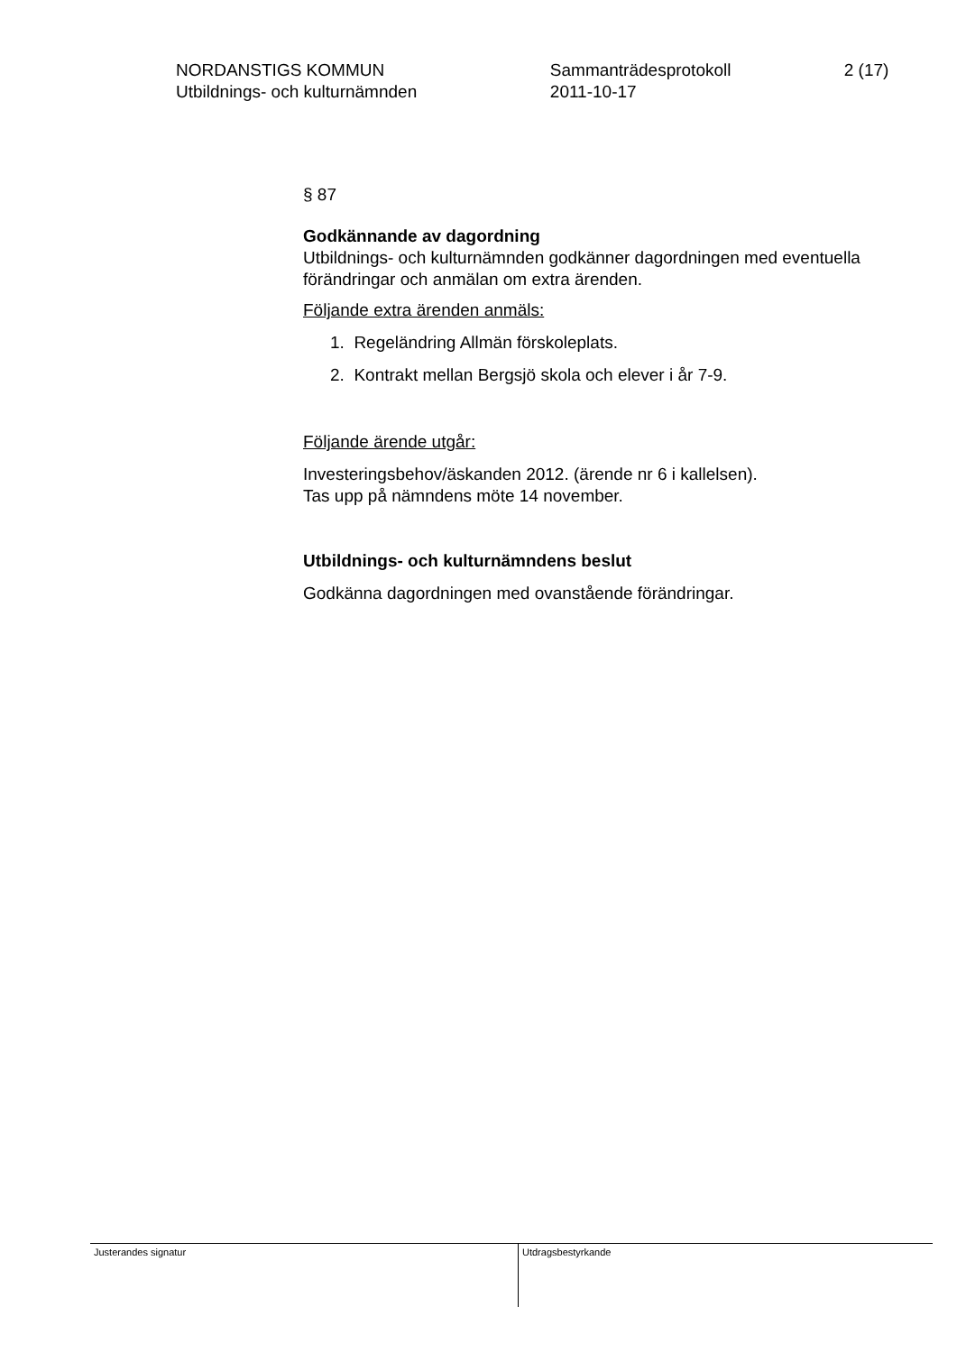NORDANSTIGS KOMMUN
Utbildnings- och kulturnämnden
Sammanträdesprotokoll
2011-10-17
2 (17)
§ 87
Godkännande av dagordning
Utbildnings- och kulturnämnden godkänner dagordningen med eventuella förändringar och anmälan om extra ärenden.
Följande extra ärenden anmäls:
1. Regeländring Allmän förskoleplats.
2. Kontrakt mellan Bergsjö skola och elever i år 7-9.
Följande ärende utgår:
Investeringsbehov/äskanden 2012. (ärende nr 6 i kallelsen).
Tas upp på nämndens möte 14 november.
Utbildnings- och kulturnämndens beslut
Godkänna dagordningen med ovanstående förändringar.
Justerandes signatur
Utdragsbestyrkande